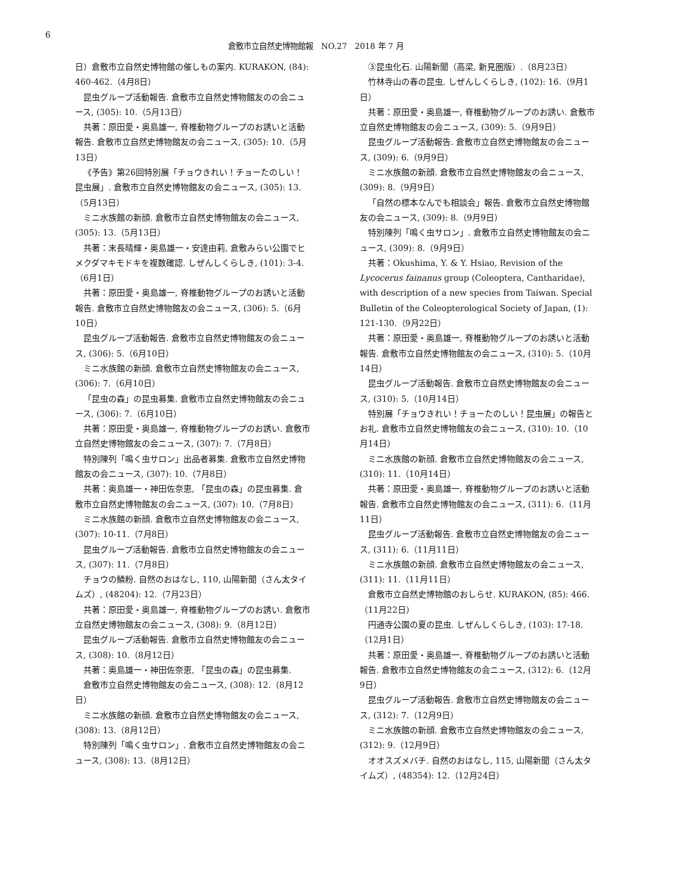6
倉敷市立自然史博物館報　NO.27　2018 年 7 月
日）倉敷市立自然史博物館の催しもの案内. KURAKON, (84): 460-462.（4月8日）
昆虫グループ活動報告. 倉敷市立自然史博物館友のの会ニュース, (305): 10.（5月13日）
共著：原田愛・奥島雄一, 脊椎動物グループのお誘いと活動報告. 倉敷市立自然史博物館友の会ニュース, (305): 10.（5月13日）
《予告》第26回特別展「チョウきれい！チョーたのしい！昆虫展」. 倉敷市立自然史博物館友の会ニュース, (305): 13.（5月13日）
ミニ水族館の新顔. 倉敷市立自然史博物館友の会ニュース, (305): 13.（5月13日）
共著：末長晴輝・奥島雄一・安達由莉, 倉敷みらい公園でヒメクダマキモドキを複数確認. しぜんしくらしき, (101): 3-4.（6月1日）
共著：原田愛・奥島雄一, 脊椎動物グループのお誘いと活動報告. 倉敷市立自然史博物館友の会ニュース, (306): 5.（6月10日）
昆虫グループ活動報告. 倉敷市立自然史博物館友の会ニュース, (306): 5.（6月10日）
ミニ水族館の新顔. 倉敷市立自然史博物館友の会ニュース, (306): 7.（6月10日）
「昆虫の森」の昆虫募集. 倉敷市立自然史博物館友の会ニュース, (306): 7.（6月10日）
共著：原田愛・奥島雄一, 脊椎動物グループのお誘い. 倉敷市立自然史博物館友の会ニュース, (307): 7.（7月8日）
特別陳列「鳴く虫サロン」出品者募集. 倉敷市立自然史博物館友の会ニュース, (307): 10.（7月8日）
共著：奥島雄一・神田佐奈恵, 「昆虫の森」の昆虫募集. 倉敷市立自然史博物館友の会ニュース, (307): 10.（7月8日）
ミニ水族館の新顔. 倉敷市立自然史博物館友の会ニュース, (307): 10-11.（7月8日）
昆虫グループ活動報告. 倉敷市立自然史博物館友の会ニュース, (307): 11.（7月8日）
チョウの鱗粉. 自然のおはなし, 110, 山陽新聞（さん太タイムズ）, (48204): 12.（7月23日）
共著：原田愛・奥島雄一, 脊椎動物グループのお誘い. 倉敷市立自然史博物館友の会ニュース, (308): 9.（8月12日）
昆虫グループ活動報告. 倉敷市立自然史博物館友の会ニュース, (308): 10.（8月12日）
共著：奥島雄一・神田佐奈恵, 「昆虫の森」の昆虫募集.
倉敷市立自然史博物館友の会ニュース, (308): 12.（8月12日）
ミニ水族館の新顔. 倉敷市立自然史博物館友の会ニュース, (308): 13.（8月12日）
特別陳列「鳴く虫サロン」. 倉敷市立自然史博物館友の会ニュース, (308): 13.（8月12日）
③昆虫化石. 山陽新聞（高梁, 新見圏版）.（8月23日）
竹林寺山の春の昆虫. しぜんしくらしき, (102): 16.（9月1日）
共著：原田愛・奥島雄一, 脊椎動物グループのお誘い. 倉敷市立自然史博物館友の会ニュース, (309): 5.（9月9日）
昆虫グループ活動報告. 倉敷市立自然史博物館友の会ニュース, (309): 6.（9月9日）
ミニ水族館の新顔. 倉敷市立自然史博物館友の会ニュース, (309): 8.（9月9日）
「自然の標本なんでも相談会」報告. 倉敷市立自然史博物館友の会ニュース, (309): 8.（9月9日）
特別陳列「鳴く虫サロン」. 倉敷市立自然史博物館友の会ニュース, (309): 8.（9月9日）
共著：Okushima, Y. & Y. Hsiao, Revision of the Lycocerus fainanus group (Coleoptera, Cantharidae), with description of a new species from Taiwan. Special Bulletin of the Coleopterological Society of Japan, (1): 121-130.（9月22日）
共著：原田愛・奥島雄一, 脊椎動物グループのお誘いと活動報告. 倉敷市立自然史博物館友の会ニュース, (310): 5.（10月14日）
昆虫グループ活動報告. 倉敷市立自然史博物館友の会ニュース, (310): 5.（10月14日）
特別展「チョウきれい！チョーたのしい！昆虫展」の報告とお礼. 倉敷市立自然史博物館友の会ニュース, (310): 10.（10月14日）
ミニ水族館の新顔. 倉敷市立自然史博物館友の会ニュース, (310): 11.（10月14日）
共著：原田愛・奥島雄一, 脊椎動物グループのお誘いと活動報告. 倉敷市立自然史博物館友の会ニュース, (311): 6.（11月11日）
昆虫グループ活動報告. 倉敷市立自然史博物館友の会ニュース, (311): 6.（11月11日）
ミニ水族館の新顔. 倉敷市立自然史博物館友の会ニュース, (311): 11.（11月11日）
倉敷市立自然史博物館のおしらせ. KURAKON, (85): 466.（11月22日）
円通寺公園の夏の昆虫. しぜんしくらしき, (103): 17-18.（12月1日）
共著：原田愛・奥島雄一, 脊椎動物グループのお誘いと活動報告. 倉敷市立自然史博物館友の会ニュース, (312): 6.（12月9日）
昆虫グループ活動報告. 倉敷市立自然史博物館友の会ニュース, (312): 7.（12月9日）
ミニ水族館の新顔. 倉敷市立自然史博物館友の会ニュース, (312): 9.（12月9日）
オオスズメバチ. 自然のおはなし, 115, 山陽新聞（さん太タイムズ）, (48354): 12.（12月24日）